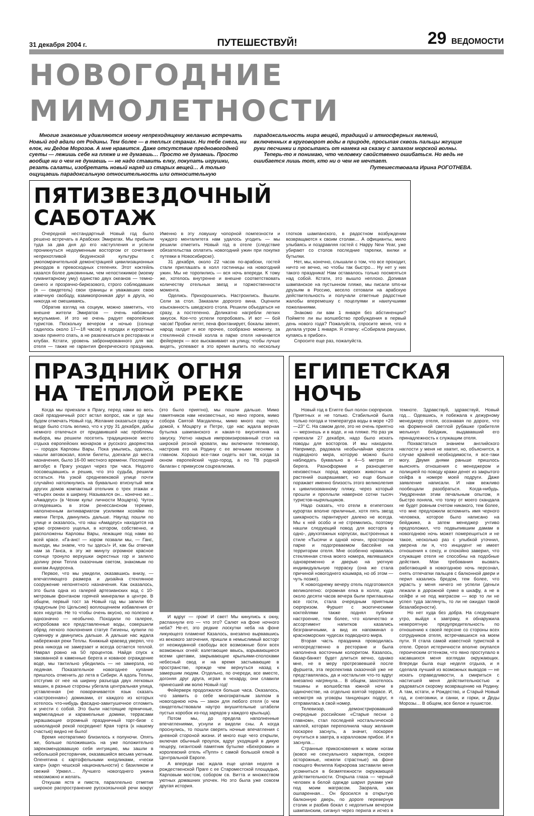31 декабря 2004 г. ПУТЕШЕСТВУЙ! 29 ВЕДОМОСТИ
НОВОГОДНИЕ МИМОЛЕТНОСТИ
Многие знакомые удивляются моему непреходящему желанию встречать Новый год вдали от Родины. Тем более — в теплых странах. Ни тебе снега, ни елок, ни Дедов Морозов. А мне нравится. Даже отсутствие предновогодней суеты — лежишь себе на пляже и не думаешь… Просто не думаешь. Просто вообще ни о чем не думаешь — не надо ставить елку, покупать игрушки, резать салаты, изобретать новый наряд из старых вещей… А только ощущаешь парадоксальную относительность или относительную парадоксальность мира вещей, традиций и атмосферных явлений, включенных в круговорот воды в природе, просыпая сквозь пальцы жгущие руки песчинки и просыпаясь от намека на сказку с запахом морской волны.
Теперь-то я понимаю, что человеку свойственно ошибаться. Но ведь не ошибается лишь тот, кто ни о чем не мечтает.
Путешествовала Ирина РОГОТНЕВА.
ПЯТИЗВЕЗДОЧНЫЙ
САБОТАЖ
Очередной нестандартный Новый год было решено встречать в Арабских Эмиратах. Мы прибыли туда за два дня до его наступления и успели проникнуться недоуменным восторгом от сочетания неприхотливой бедуинской культуры с умопомрачительной демонстрацией цивилизационных рекордов в превосходных степенях. Этот коктейль казался более диковинным, чем непостижимое (моему гуманитарному уму) единство двух океанов — темно-синего и прозрачно-бирюзового, строго соблюдавших (я — свидетель) свои границы и уважавших свою извечную свободу, взаимопроникая друг в друга, но никогда не смешиваясь.
Обратив взгляд на социум, можно заметить, что внешне жители Эмиратов — очень набожные мусульмане. И это не очень радует европейских туристов. Поскольку вечером и ночью (солнце садилось около 17—18 часов) в городах и курортных зонах принято спать, а не развлекаться в ресторанах и клубах. Кстати, уровень забронированного для вас отеля — также не гарантия феерического праздника. Именно в эту ловушку чопорной помпезности и чуждого менталитета нам удалось угодить — мы решили отметить Новый год в отеле (следствие обязательства оплатить новогодний ужин при покупке путевки в Новосибирске).
31 декабря, около 22 часов по-арабски, гостей стали приглашать в холл гостиницы на новогодний ужин. Мы не торопились — вся ночь впереди. К тому же, хотелось внутренне и внешне соответствовать количеству отельных звезд и торжественности момента.
Оделись. Прихорошились. Настроились. Вышли. Сели за стол. Заказали дорогого вина. Оценили изысканность шведского стола. Решили объедаться не сразу, а постепенно. Деликатно нагребли легких закусок. Кое-что успели попробовать. И вот — бой часов! Пробки летят, пена фонтанирует, бокалы звенят, народ галдит и все прочее, сообразно моменту, за стеклянной стеной холла в парке отеля начинается фейерверк — все выскакивают на улицу, чтобы лучше видеть, успевают в это время выпить по нескольку глотков шампанского, в радостном возбуждении возвращаются к своим столам… А официанты, мило улыбаясь и поздравляя гостей с Happy New Year, уже убирают со столов последние тарелки, вилки и бутылки.
Нет, мы, конечно, слышали о том, что все проходит, ничто не вечно, но чтобы так быстро… Ну нет у них такого праздника! Нам оставалось только посмеяться над собой. Кстати, это вышло неплохо. Допивая шампанское на пустынном пляже, мы писали sms-ки друзьям в Россию, весело сетовали на арабскую действительность и получали ответные радостные жалобы вперемешку с поцелуями и наилучшими пожеланиями.
Знакомо ли вам 1 января без абстиненции? Поймете ли вы волшебство пробуждения в первый день нового года? Пожалуйста, спросите меня, что я делала утром 1 января. Я отвечу: «Собирала ракушки, купаясь в прибое».
Спросите еще раз, пожалуйста.
ПРАЗДНИК ОГНЯ
НА ТЕПЛОЙ РЕКЕ
Когда мы приехали в Прагу, перед нами во весь свой праздничный рост встал вопрос, как и где мы будем отмечать Новый год. Желание оказаться сразу и везде было столь велико, что к утру 31 декабря, дабы немного отвлечься от придавившей нас проблемы выбора, мы решили посетить традиционное место отдыха европейских монархов и русского дворянства — городок Карловы Вары. Пока умылись, оделись, нашли автовокзал, взяли билеты, доехали до места назначения, было 16-00 местного времени. Последний автобус в Прагу уходил через три часа. Недолго посовещавшись и решив, что это судьба, решили остаться. На узкой средневековой улице почти случайно натолкнулись на буквально втиснутый меж других домов компактный отельчик о трех этажах и четырех окнах в ширину. Назывался он... конечно же... «Амадеус» (в Чехии культ личности Моцарта). Чуток оглядевшись в этом ренессансном теремке, наполненным антиквариатом усилиями хозяйки по имени Петра, двинулись дальше. Наугад пошли по улице и оказалось, что наш «Амадеус» находится на краю огромного ущелья, в котором, собственно, и расположены Карловы Вары, лежащие под нами во всей красе. «Га-анс! — хором позвали мы, — Ганс, выходи, мы знаем, что ты здесь!» И, как бы отвечая нам за Ганса, в эту же минуту огромное красное солнце тронуло верхушки окрестных гор и залило долину реки Тепла сказочным светом, знакомым по книгам Андерсена.
Первое, что мы увидели, оказавшись внизу, — впечатляющего размера и дизайна стеклянное сооружение непонятного назначения. Как оказалось, это была одна из галерей артезианских вод с 10-метровым фонтаном горячей минералки в центре. В общем, первый тост за Новый год мы запили 60-градусным (по Цельсию) воплощением избавления от всех недугов. Не то чтобы очень вкусно, но полезно и однозначно — необычно. Походили по галерее, испробовав все представленные воды, совершили обряд легкого поклонения статуе Гигиены, купили по сувениру и двинулись дальше. А дальше нас ждала набережная реки Теплы. Книжный краевед уверял, что река никогда не замерзает и всегда остается теплой. Наврал ровно на 50 процентов. Найдя спуск к закованной в каменные берега и кованое ограждение воде, мы тактильно убедились — не замерзла, но ледяная. Показательное новогоднее купание пришлось отменить до лета в Сибири. А вдоль Теплы, отступив от нее на ширину разъезда двух легковых машин, в разные стороны убегала центральная улица, уставленная (не поворачивается язык сказать «застроенная») домиками, от каждого из которых хотелось что-нибудь фасадно-завитушечное отломить и унести с собой. Это были настоящие пряничные, мармеладные и карамельные домики, террасами украшающие огромный праздничный торт-бизе с шоколадной рекой посредине! Края торта (к нашему счастью) видно не было!
Время неотвратимо близилось к полуночи. Опять же, больше положившись на уже положительно зарекомендовавшую себя интуицию, мы зашли в небольшой ресторанчик, оказавшийся весьма уютным. Оленятина с картофельными кнедликами, «чески капр» (карп чешской национальности) с базиликом и свежий Урквел… Лучшего новогоднего ужина невозможно и желать.
Откушав яств и пивств, параллельно отметив широкое распространение русскоязычной речи вокруг (это было приятно), мы пошли дальше. Мимо памятников нам неизвестных, но явно героев, мимо собора Святой Магдалены, мимо много еще чего, домой, к Моцарту и Петре, где нас ждала верная бутылка шампанского и какая-то вкуснятина на закуску. Уютно накрыв импровизированный стол на широкой резной кровати, мы включили телевизор, настроив его на Родину с ее вечными песнями о главном. Хорошо все-таки сидеть вот так, когда за окном европейский чудо-город, а по ТВ родной балаган с привкусом соцреализма.
И вдруг — гром! И свет! Мы кинулись к окну, распахнули его — что это? Салют на фоне ночного неба? Не-ет, это редкие лоскутки неба на фоне ликующего пламени! Казалось, внезапно вырвавшись из векового заточения, пришли в немыслимый восторг от неожиданной свободы все возможные боги всех возможных огней: взлетающие ввысь, взрывающиеся всеми цветами, закрывающие крыльями-сполохами небесный свод и на время застывающие в пространстве, прежде чем вернуться назад к замершим людям. Отдельно, по очереди, все вместе, догоняя друг друга, играя в чехарду, они славили принесший им волю Новый год!
Фейерверк продолжался больше часа. Оказалось, что заявить о себе многократным залпом в новогоднюю ночь — закон для любого отеля (о чем свидетельствовали наутро внушительные штабели пустых коробок из-под зарядов у каждого крыльца).
Потом мы, до предела наполненные впечатлениями, уснули и видели сны. А когда проснулись, то пошли сверять ночные впечатления с дневной стороной жизни. И много еще чего открыли, включая обычный проулок, вдруг уходящий в дикую пещеру, гигантский памятник бутылке «Бехеровки» и королевский отель «Пупп» с самой большой елкой в Центральной Европе.
А впереди нас ждала еще целая неделя в рождественской Праге с ее Староместской площадью, Карловым мостом, собором св. Витта и множеством уютных домашних улочек. Но это была уже совсем другая история.
ЕГИПЕТСКАЯ НОЧЬ
Новый год в Египте был полон сюрпризов. Приятных и не только. Стабильной была только погода и температура воды в море +20—23° С. На самом деле, это не очень приятно — мерзнешь и в воде, и на пляже. Но раз уж приехали 27 декабря, надо было искать поводы для восторгов. И мы находили. Например, радовала необычайная красота подводного мира, которую можно было наблюдать буквально в 4—5 метрах от берега. Разноформие и разноцветие неизвестных пород морских животных и растений ошарашивает, но еще больше поражает именно близость этого великолепия к цивилизованному пляжу, через который прошли и проплыли наверное сотни тысяч туристов-ныряльщиков.
Надо сказать, что отели в египетских курортах вполне приличные, хотя пять звезд шикарность гарантируют далеко не всегда. Мы к ней особо и не стремились, поэтому нашли следующий повод для восторга в одно-, двухэтажных корпусах, выстроенных в стиле «Тысячи и одной ночи», просторном парке и подогреваемом бассейне на территории отеля. Мне особенно нравилась стеклянная стена моего номера, являвшаяся одновременно и дверью на уютную индивидуальную терраску (она же стала причиной новогоднего кошмара, но об этом — чуть позже).
К новогоднему вечеру отель подготовился великолепно: огромная елка в холле, куда около десяти часов вечера были приглашены все гости, стала очередным приятным сюрпризом. Фуршет с экзотическими коктейлями также поднял публике настроение, тем более, что количество и ассортимент напитков казались безграничными, а вид их напоминал о красноморских чудесах подводного мира.
Вторая часть праздника проводилась непосредственно в ресторане и была наполнена восточным колоритом. Казалось, базар-банкет будет длиться вечно, однако мне, не в меру протрезвевшей после фуршета, эта перспектива сказочной уже не представлялась, да и ностальгия что-то вдруг внезапно нагрянула… В общем, захотелось тишины и волшебства южной ночи в одиночестве, на отдельно взятой террасе. И, несмотря на уговоры танцующих подруг, я отправилась в свой номер.
Телевизор, демонстрировавший очередные российские «Старые песни о главном», стал последней ностальгической каплей, которая переполнила чашу желания поскорее заснуть, а значит, поскорее очутиться в завтра, в коралловом прибое. И я заснула…
Странные прикосновения к моим ногам (вовсе не сексуального характера, скорее осторожные, нежели страстные) на фоне поющего Филиппа Киркорова заставили меня усомниться в безмятежности окружающей действительности. Открыла глаза — черный человек в белой одежде шарил руками уже под моим матрасом. Заорала, как ошпаренная… Он бросился в открытую балконную дверь, по дороге перевернув столик и разбив бокал с недопитым вечером шампанским, сиганул через перила и исчез в темноте. Здравствуй, здравствуй, Новый год… Одевшись, я побежала к дежурному менеджеру отеля, осознавая по дороге, что на форменной светлой рубашке грабителя мелькнул бейджик, выдававший его принадлежность к служащим отеля.
Похвастаться знанием английского наглости у меня не хватит, но, объяснится, в случае крайней необходимости, я все-таки могу. Двумя днями раньше пришлось выяснять отношения с менеджером и полицией по поводу кражи денег из закрытого сейфа в номере моей подруги. Даже заявление написали. И нам вежливо пообещали разобраться. Когда-нибудь. Умудренная этим печальным опытом, я быстро поняла, что толку от моего скандала не будет ровным счетом никакого, тем более, что мне предложили вспомнить имя черного человека, которое было написано на бейджике, а затем менеджер учтиво предположил, что подвыпившим дамам в новогоднюю ночь может померещиться и не такое, несколько раз с улыбкой уточнил, уверена ли я, что инцидент не имеет отношения к сексу, и спокойно заверил, что служащие отеля не способны на подобные действия. Мои требования вызвать работающий в новогоднюю ночь персонал, снять отпечатки пальцев с балконной двери и перил казались бредом, тем более, что украсть у меня ничего не успели (деньги лежали в дорожной сумке в шкафу, а не в сейфе и не под матрасом — вор то ли не успел туда заглянуть, то ли не ожидал такой безалаберности).
Но нет худа без добра. На следующее утро, выйдя к завтраку, я обнаружила невероятную предупредительность по отношению к своей персоне со стороны всех сотрудников отеля, встречавшихся на моем пути. Я стала самой известной туристкой в отеле. Ореол истеричности вполне окупался героическим оттенком, что явно проступало в касавшихся меня взглядах окружающих. Впереди была еще неделя отдыха, и я сделала лучший из возможных выводов — не искать справедливости, а смириться с настигшей меня действительностью и радоваться скорому возвращению на Родину. А там, кстати, и Рождество, и Старый Новый год, и снеговики, и санки, и горки, и Деды Морозы… В общем, все белое и пушистое.